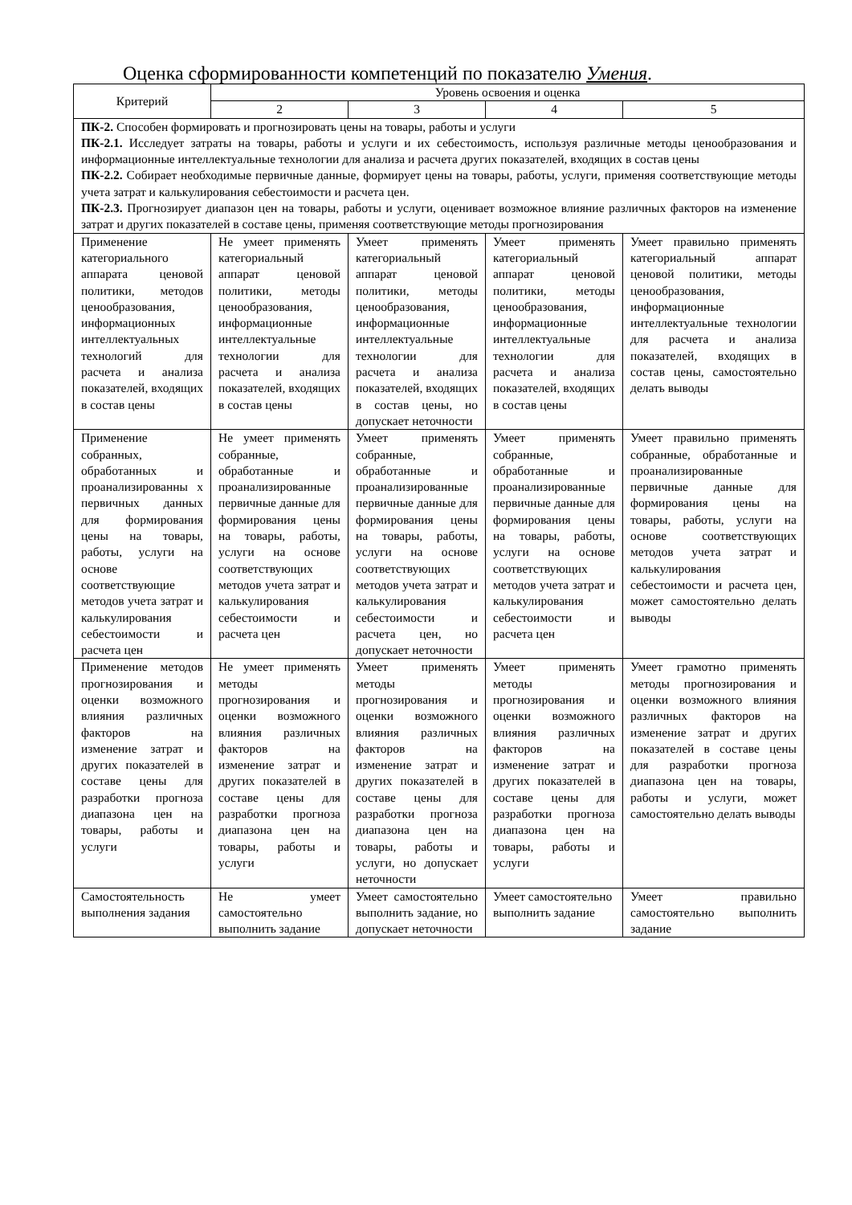Оценка сформированности компетенций по показателю Умения.
| Критерий | Уровень освоения и оценка | | | |
| --- | --- | --- | --- | --- |
| | 2 | 3 | 4 | 5 |
| ПК-2. Способен формировать и прогнозировать цены на товары, работы и услуги ПК-2.1. Исследует затраты на товары, работы и услуги и их себестоимость, используя различные методы ценообразования и информационные интеллектуальные технологии для анализа и расчета других показателей, входящих в состав цены ПК-2.2. Собирает необходимые первичные данные, формирует цены на товары, работы, услуги, применяя соответствующие методы учета затрат и калькулирования себестоимости и расчета цен. ПК-2.3. Прогнозирует диапазон цен на товары, работы и услуги, оценивает возможное влияние различных факторов на изменение затрат и других показателей в составе цены, применяя соответствующие методы прогнозирования | | | | |
| Применение категориального аппарата ценовой политики, методов ценообразования, информационных интеллектуальных технологий для расчета и анализа показателей, входящих в состав цены | Не умеет применять категориальный аппарат ценовой политики, методы ценообразования, информационные интеллектуальные технологии для расчета и анализа показателей, входящих в состав цены | Умеет применять категориальный аппарат ценовой политики, методы ценообразования, информационные интеллектуальные технологии для расчета и анализа показателей, входящих в состав цены, но допускает неточности | Умеет применять категориальный аппарат ценовой политики, методы ценообразования, информационные интеллектуальные технологии для расчета и анализа показателей, входящих в состав цены | Умеет правильно применять категориальный аппарат ценовой политики, методы ценообразования, информационные интеллектуальные технологии для расчета и анализа показателей, входящих в состав цены, самостоятельно делать выводы |
| Применение собранных, обработанных и проанализированны х первичных данных для формирования цены на товары, работы, услуги на основе соответствующие методов учета затрат и калькулирования себестоимости и расчета цен | Не умеет применять собранные, обработанные и проанализированные первичные данные для формирования цены на товары, работы, услуги на основе соответствующих методов учета затрат и калькулирования себестоимости и расчета цен | Умеет применять собранные, обработанные и проанализированные первичные данные для формирования цены на товары, работы, услуги на основе соответствующих методов учета затрат и калькулирования себестоимости и расчета цен, но допускает неточности | Умеет применять собранные, обработанные и проанализированные первичные данные для формирования цены на товары, работы, услуги на основе соответствующих методов учета затрат и калькулирования себестоимости и расчета цен | Умеет правильно применять собранные, обработанные и проанализированные первичные данные для формирования цены на товары, работы, услуги на основе соответствующих методов учета затрат и калькулирования себестоимости и расчета цен, может самостоятельно делать выводы |
| Применение методов прогнозирования и оценки возможного влияния различных факторов на изменение затрат и других показателей в составе цены для разработки прогноза диапазона цен на товары, работы и услуги | Не умеет применять методы прогнозирования и оценки возможного влияния различных факторов на изменение затрат и других показателей в составе цены для разработки прогноза диапазона цен на товары, работы и услуги | Умеет применять методы прогнозирования и оценки возможного влияния различных факторов на изменение затрат и других показателей в составе цены для разработки прогноза диапазона цен на товары, работы и услуги, но допускает неточности | Умеет применять методы прогнозирования и оценки возможного влияния различных факторов на изменение затрат и других показателей в составе цены для разработки прогноза диапазона цен на товары, работы и услуги | Умеет грамотно применять методы прогнозирования и оценки возможного влияния различных факторов на изменение затрат и других показателей в составе цены для разработки прогноза диапазона цен на товары, работы и услуги, может самостоятельно делать выводы |
| Самостоятельность выполнения задания | Не умеет самостоятельно выполнить задание | Умеет самостоятельно выполнить задание, но допускает неточности | Умеет самостоятельно выполнить задание | Умеет правильно самостоятельно выполнить задание |